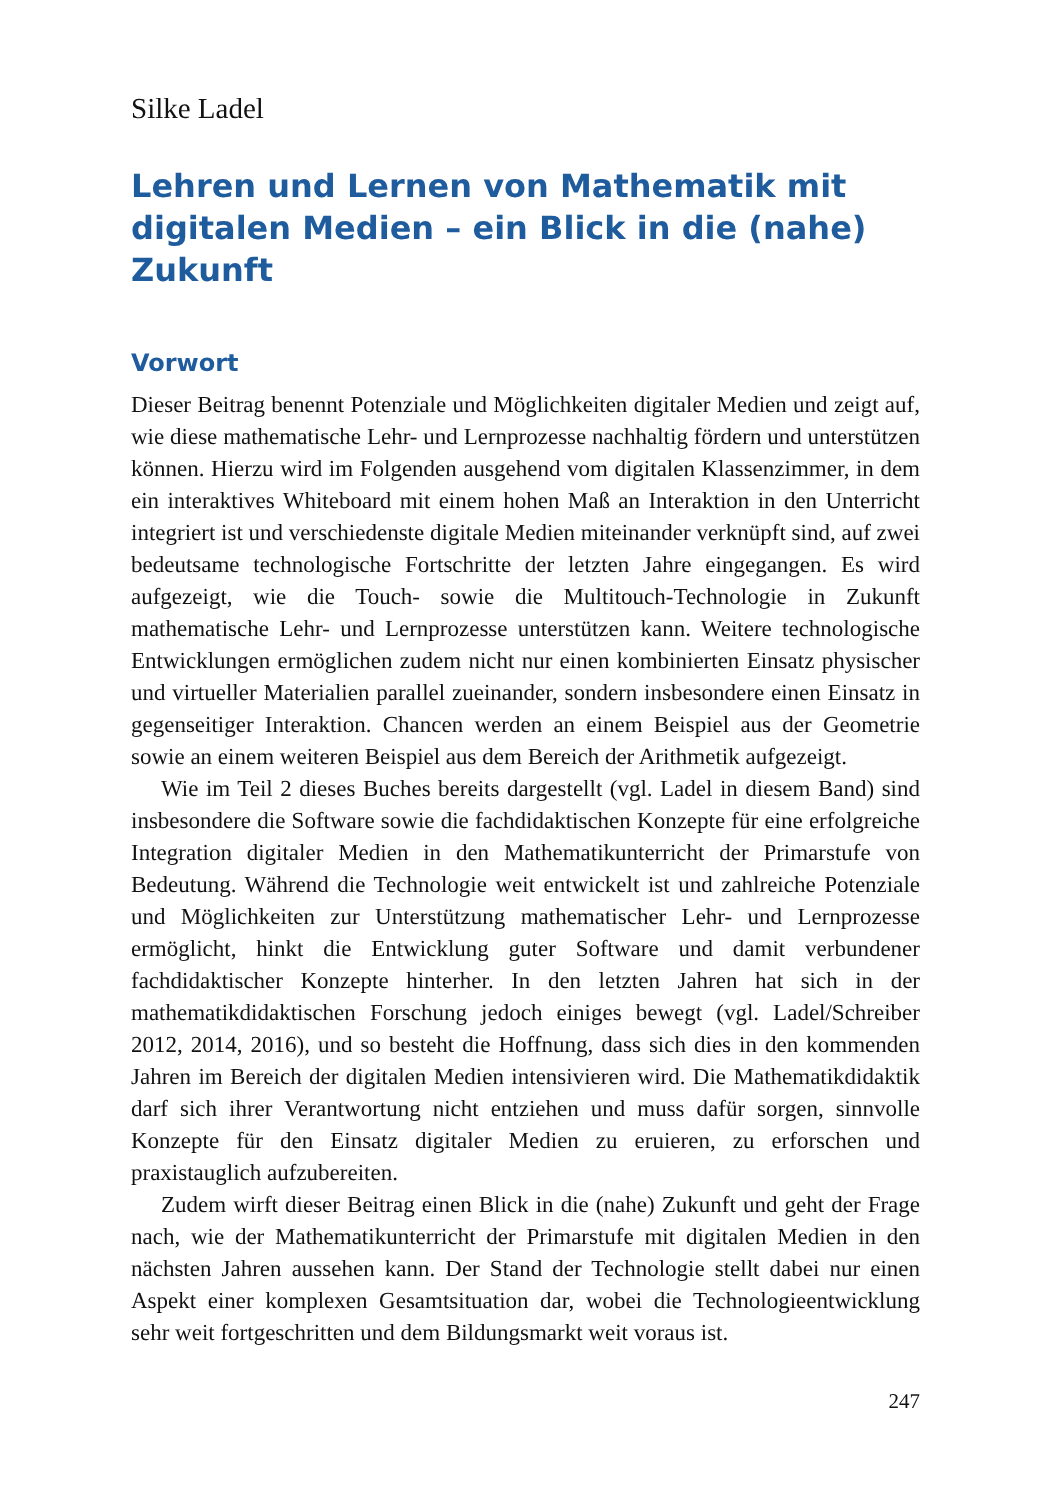Silke Ladel
Lehren und Lernen von Mathematik mit digitalen Medien – ein Blick in die (nahe) Zukunft
Vorwort
Dieser Beitrag benennt Potenziale und Möglichkeiten digitaler Medien und zeigt auf, wie diese mathematische Lehr- und Lernprozesse nachhaltig fördern und unterstützen können. Hierzu wird im Folgenden ausgehend vom digitalen Klassenzimmer, in dem ein interaktives Whiteboard mit einem hohen Maß an Interaktion in den Unterricht integriert ist und verschiedenste digitale Medien miteinander verknüpft sind, auf zwei bedeutsame technologische Fortschritte der letzten Jahre eingegangen. Es wird aufgezeigt, wie die Touch- sowie die Multitouch-Technologie in Zukunft mathematische Lehr- und Lernprozesse unterstützen kann. Weitere technologische Entwicklungen ermöglichen zudem nicht nur einen kombinierten Einsatz physischer und virtueller Materialien parallel zueinander, sondern insbesondere einen Einsatz in gegenseitiger Interaktion. Chancen werden an einem Beispiel aus der Geometrie sowie an einem weiteren Beispiel aus dem Bereich der Arithmetik aufgezeigt.
Wie im Teil 2 dieses Buches bereits dargestellt (vgl. Ladel in diesem Band) sind insbesondere die Software sowie die fachdidaktischen Konzepte für eine erfolgreiche Integration digitaler Medien in den Mathematikunterricht der Primarstufe von Bedeutung. Während die Technologie weit entwickelt ist und zahlreiche Potenziale und Möglichkeiten zur Unterstützung mathematischer Lehr- und Lernprozesse ermöglicht, hinkt die Entwicklung guter Software und damit verbundener fachdidaktischer Konzepte hinterher. In den letzten Jahren hat sich in der mathematikdidaktischen Forschung jedoch einiges bewegt (vgl. Ladel/Schreiber 2012, 2014, 2016), und so besteht die Hoffnung, dass sich dies in den kommenden Jahren im Bereich der digitalen Medien intensivieren wird. Die Mathematikdidaktik darf sich ihrer Verantwortung nicht entziehen und muss dafür sorgen, sinnvolle Konzepte für den Einsatz digitaler Medien zu eruieren, zu erforschen und praxistauglich aufzubereiten.
Zudem wirft dieser Beitrag einen Blick in die (nahe) Zukunft und geht der Frage nach, wie der Mathematikunterricht der Primarstufe mit digitalen Medien in den nächsten Jahren aussehen kann. Der Stand der Technologie stellt dabei nur einen Aspekt einer komplexen Gesamtsituation dar, wobei die Technologieentwicklung sehr weit fortgeschritten und dem Bildungsmarkt weit voraus ist.
247